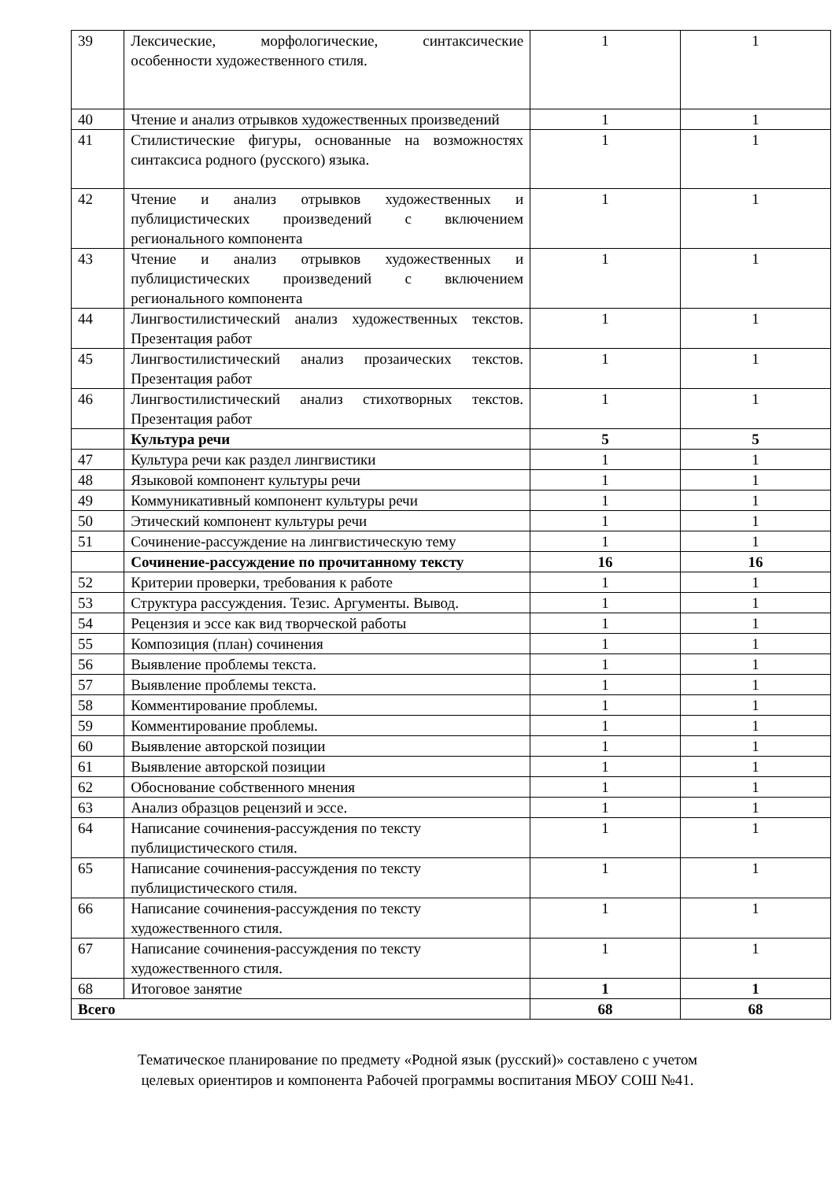| 39 | Лексические, морфологические, синтаксические особенности художественного стиля. | 1 | 1 |
| 40 | Чтение и анализ отрывков художественных произведений | 1 | 1 |
| 41 | Стилистические фигуры, основанные на возможностях синтаксиса родного (русского) языка. | 1 | 1 |
| 42 | Чтение и анализ отрывков художественных и публицистических произведений с включением регионального компонента | 1 | 1 |
| 43 | Чтение и анализ отрывков художественных и публицистических произведений с включением регионального компонента | 1 | 1 |
| 44 | Лингвостилистический анализ художественных текстов. Презентация работ | 1 | 1 |
| 45 | Лингвостилистический анализ прозаических текстов. Презентация работ | 1 | 1 |
| 46 | Лингвостилистический анализ стихотворных текстов. Презентация работ | 1 | 1 |
| | Культура речи | 5 | 5 |
| 47 | Культура речи как раздел лингвистики | 1 | 1 |
| 48 | Языковой компонент культуры речи | 1 | 1 |
| 49 | Коммуникативный компонент культуры речи | 1 | 1 |
| 50 | Этический компонент культуры речи | 1 | 1 |
| 51 | Сочинение-рассуждение на лингвистическую тему | 1 | 1 |
| | Сочинение-рассуждение по прочитанному тексту | 16 | 16 |
| 52 | Критерии проверки, требования к работе | 1 | 1 |
| 53 | Структура рассуждения. Тезис. Аргументы. Вывод. | 1 | 1 |
| 54 | Рецензия и эссе как вид творческой работы | 1 | 1 |
| 55 | Композиция (план) сочинения | 1 | 1 |
| 56 | Выявление проблемы текста. | 1 | 1 |
| 57 | Выявление проблемы текста. | 1 | 1 |
| 58 | Комментирование проблемы. | 1 | 1 |
| 59 | Комментирование проблемы. | 1 | 1 |
| 60 | Выявление авторской позиции | 1 | 1 |
| 61 | Выявление авторской позиции | 1 | 1 |
| 62 | Обоснование собственного мнения | 1 | 1 |
| 63 | Анализ образцов рецензий и эссе. | 1 | 1 |
| 64 | Написание сочинения-рассуждения по тексту публицистического стиля. | 1 | 1 |
| 65 | Написание сочинения-рассуждения по тексту публицистического стиля. | 1 | 1 |
| 66 | Написание сочинения-рассуждения по тексту художественного стиля. | 1 | 1 |
| 67 | Написание сочинения-рассуждения по тексту художественного стиля. | 1 | 1 |
| 68 | Итоговое занятие | 1 | 1 |
| Всего | | 68 | 68 |
Тематическое планирование по предмету «Родной язык (русский)» составлено с учетом
целевых ориентиров и компонента Рабочей программы воспитания МБОУ СОШ №41.